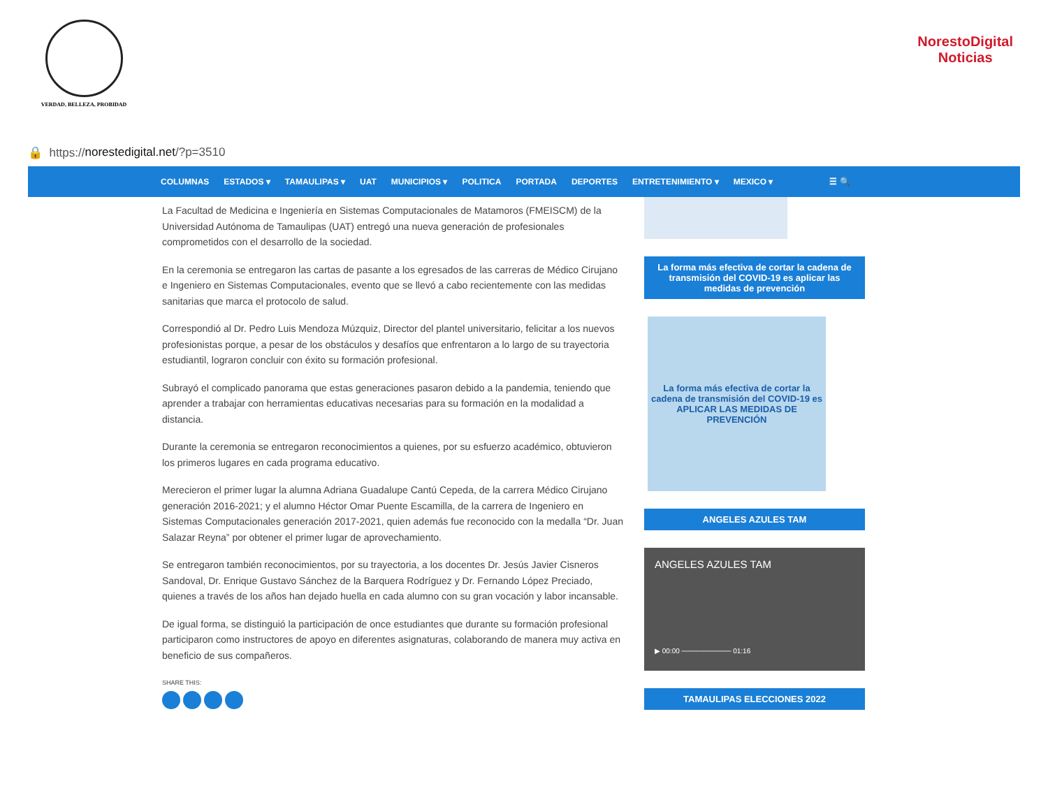VERDAD, BELLEZA, PROBIDAD
NorestoDigital
Noticias
🔒 https:// norestedigital.net /?p=3510
COLUMNAS ESTADOS ▾ TAMAULIPAS ▾ UAT MUNICIPIOS ▾ POLITICA PORTADA DEPORTES ENTRETENIMIENTO ▾ MEXICO ▾ ☰ 🔍
La Facultad de Medicina e Ingeniería en Sistemas Computacionales de Matamoros (FMEISCM) de la Universidad Autónoma de Tamaulipas (UAT) entregó una nueva generación de profesionales comprometidos con el desarrollo de la sociedad.
En la ceremonia se entregaron las cartas de pasante a los egresados de las carreras de Médico Cirujano e Ingeniero en Sistemas Computacionales, evento que se llevó a cabo recientemente con las medidas sanitarias que marca el protocolo de salud.
Correspondió al Dr. Pedro Luis Mendoza Múzquiz, Director del plantel universitario, felicitar a los nuevos profesionistas porque, a pesar de los obstáculos y desafíos que enfrentaron a lo largo de su trayectoria estudiantil, lograron concluir con éxito su formación profesional.
Subrayó el complicado panorama que estas generaciones pasaron debido a la pandemia, teniendo que aprender a trabajar con herramientas educativas necesarias para su formación en la modalidad a distancia.
Durante la ceremonia se entregaron reconocimientos a quienes, por su esfuerzo académico, obtuvieron los primeros lugares en cada programa educativo.
Merecieron el primer lugar la alumna Adriana Guadalupe Cantú Cepeda, de la carrera Médico Cirujano generación 2016-2021; y el alumno Héctor Omar Puente Escamilla, de la carrera de Ingeniero en Sistemas Computacionales generación 2017-2021, quien además fue reconocido con la medalla “Dr. Juan Salazar Reyna” por obtener el primer lugar de aprovechamiento.
Se entregaron también reconocimientos, por su trayectoria, a los docentes Dr. Jesús Javier Cisneros Sandoval, Dr. Enrique Gustavo Sánchez de la Barquera Rodríguez y Dr. Fernando López Preciado, quienes a través de los años han dejado huella en cada alumno con su gran vocación y labor incansable.
De igual forma, se distinguió la participación de once estudiantes que durante su formación profesional participaron como instructores de apoyo en diferentes asignaturas, colaborando de manera muy activa en beneficio de sus compañeros.
SHARE THIS:
La forma más efectiva de cortar la cadena de transmisión del COVID-19 es aplicar las medidas de prevención
La forma más efectiva de cortar la cadena de transmisión del COVID-19 es APLICAR LAS MEDIDAS DE PREVENCIÓN
ANGELES AZULES TAM
ANGELES AZULES TAM
▶ 00:00 ────────── 01:16
TAMAULIPAS ELECCIONES 2022